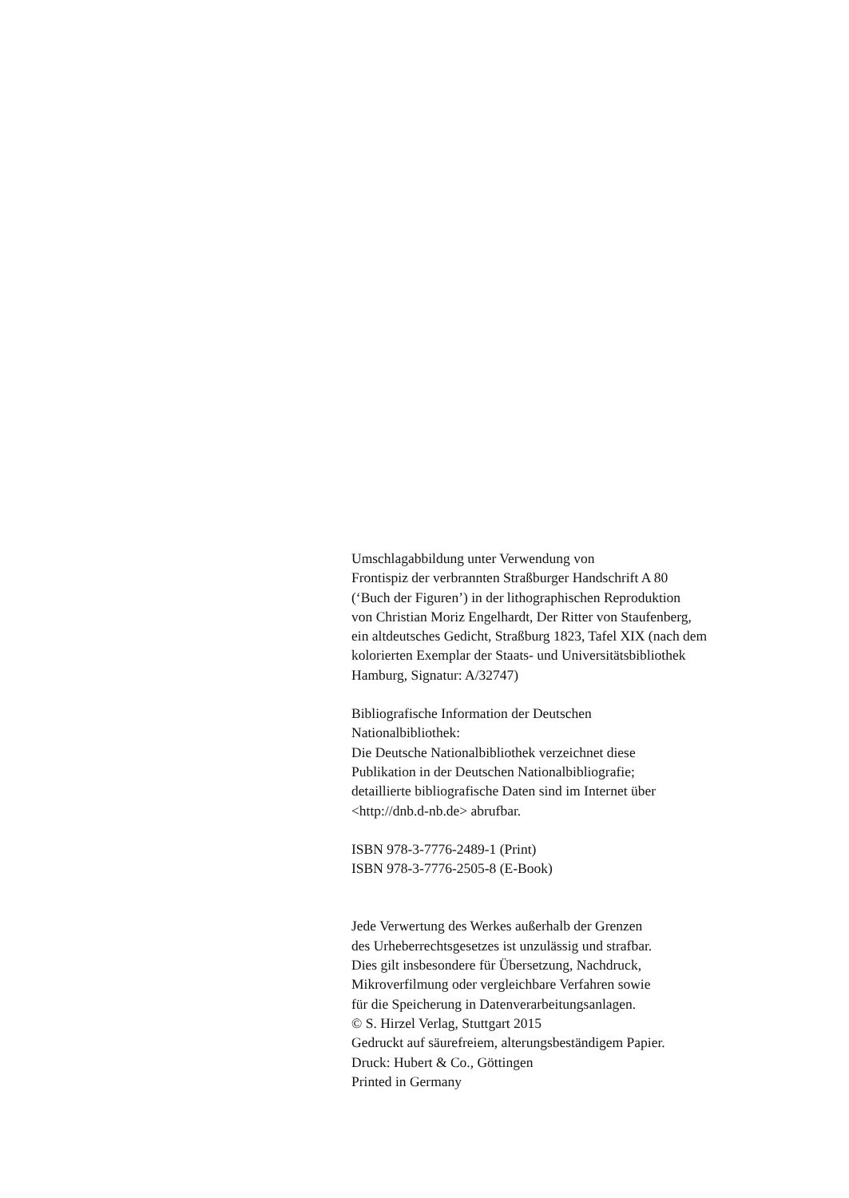Umschlagabbildung unter Verwendung von
Frontispiz der verbrannten Straßburger Handschrift A 80
(‘Buch der Figuren’) in der lithographischen Reproduktion
von Christian Moriz Engelhardt, Der Ritter von Staufenberg,
ein altdeutsches Gedicht, Straßburg 1823, Tafel XIX (nach dem
kolorierten Exemplar der Staats- und Universitätsbibliothek
Hamburg, Signatur: A/32747)
Bibliografische Information der Deutschen
Nationalbibliothek:
Die Deutsche Nationalbibliothek verzeichnet diese
Publikation in der Deutschen Nationalbibliografie;
detaillierte bibliografische Daten sind im Internet über
<http://dnb.d-nb.de> abrufbar.
ISBN 978-3-7776-2489-1 (Print)
ISBN 978-3-7776-2505-8 (E-Book)
Jede Verwertung des Werkes außerhalb der Grenzen
des Urheberrechtsgesetzes ist unzulässig und strafbar.
Dies gilt insbesondere für Übersetzung, Nachdruck,
Mikroverfilmung oder vergleichbare Verfahren sowie
für die Speicherung in Datenverarbeitungsanlagen.
© S. Hirzel Verlag, Stuttgart 2015
Gedruckt auf säurefreiem, alterungsbeständigem Papier.
Druck: Hubert & Co., Göttingen
Printed in Germany